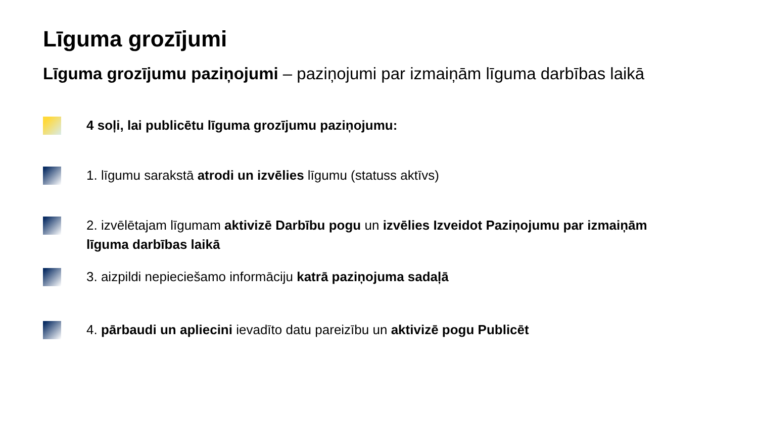Līguma grozījumi
Līguma grozījumu paziņojumi – paziņojumi par izmaiņām līguma darbības laikā
4 soļi, lai publicētu līguma grozījumu paziņojumu:
1. līgumu sarakstā atrodi un izvēlies līgumu (statuss aktīvs)
2. izvēlētajam līgumam aktivizē Darbību pogu un izvēlies Izveidot Paziņojumu par izmaiņām līguma darbības laikā
3. aizpildi nepieciešamo informāciju katrā paziņojuma sadaļā
4. pārbaudi un apliecini ievadīto datu pareizību un aktivizē pogu Publicēt